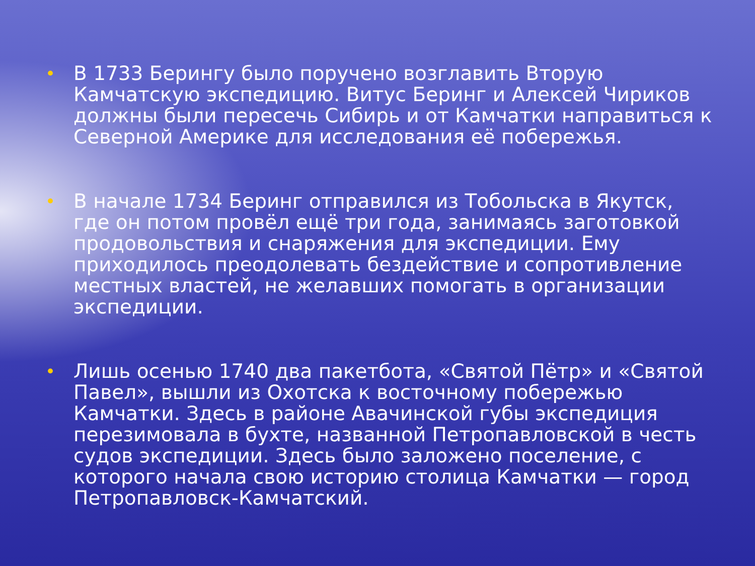• В 1733 Берингу было поручено возглавить Вторую Камчатскую экспедицию. Витус Беринг и Алексей Чириков должны были пересечь Сибирь и от Камчатки направиться к Северной Америке для исследования её побережья.
• В начале 1734 Беринг отправился из Тобольска в Якутск, где он потом провёл ещё три года, занимаясь заготовкой продовольствия и снаряжения для экспедиции. Ему приходилось преодолевать бездействие и сопротивление местных властей, не желавших помогать в организации экспедиции.
• Лишь осенью 1740 два пакетбота, «Святой Пётр» и «Святой Павел», вышли из Охотска к восточному побережью Камчатки. Здесь в районе Авачинской губы экспедиция перезимовала в бухте, названной Петропавловской в честь судов экспедиции. Здесь было заложено поселение, с которого начала свою историю столица Камчатки — город Петропавловск-Камчатский.